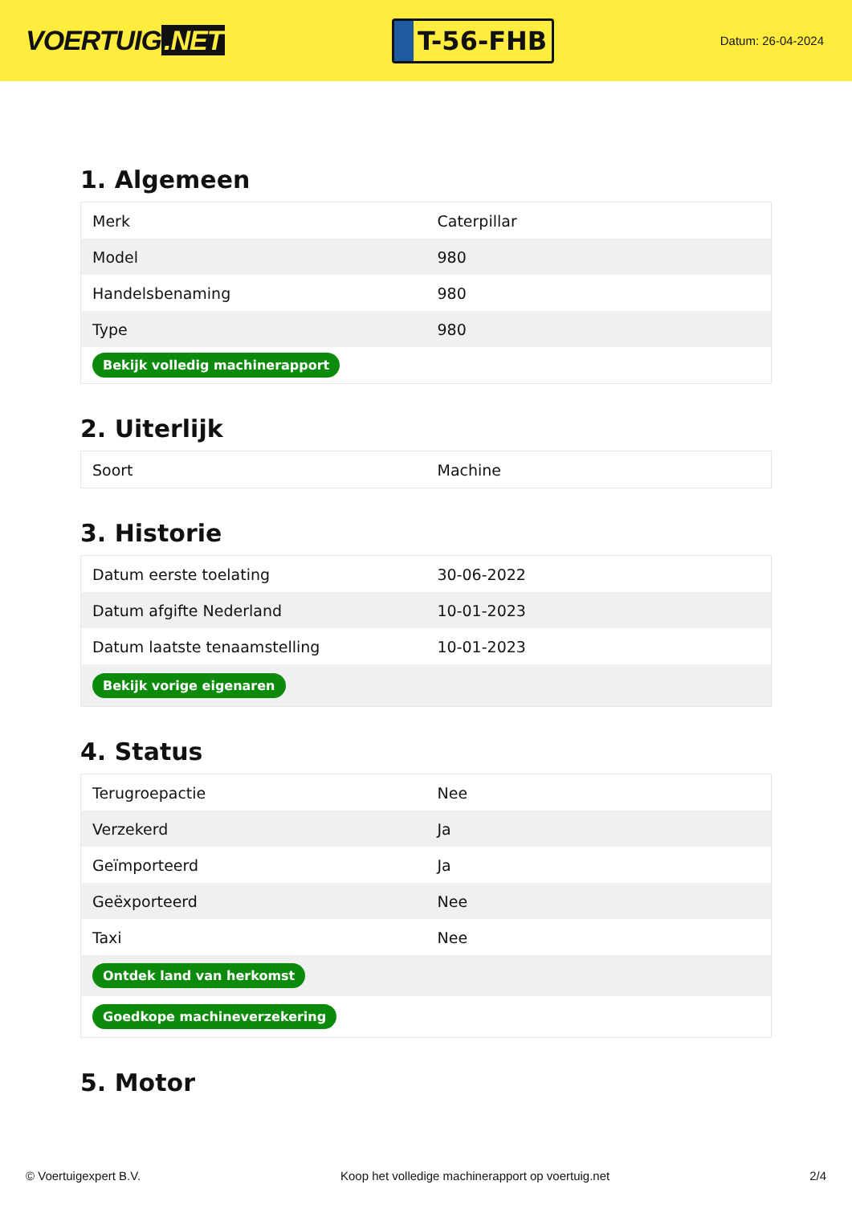VOERTUIG.NET
T-56-FHB
Datum: 26-04-2024
1. Algemeen
| Merk | Caterpillar |
| Model | 980 |
| Handelsbenaming | 980 |
| Type | 980 |
| Bekijk volledig machinerapport | |
2. Uiterlijk
| Soort | Machine |
3. Historie
| Datum eerste toelating | 30-06-2022 |
| Datum afgifte Nederland | 10-01-2023 |
| Datum laatste tenaamstelling | 10-01-2023 |
| Bekijk vorige eigenaren | |
4. Status
| Terugroepactie | Nee |
| Verzekerd | Ja |
| Geïmporteerd | Ja |
| Geëxporteerd | Nee |
| Taxi | Nee |
| Ontdek land van herkomst | |
| Goedkope machineverzekering | |
5. Motor
© Voertuigexpert B.V. Koop het volledige machinerapport op voertuig.net 2/4